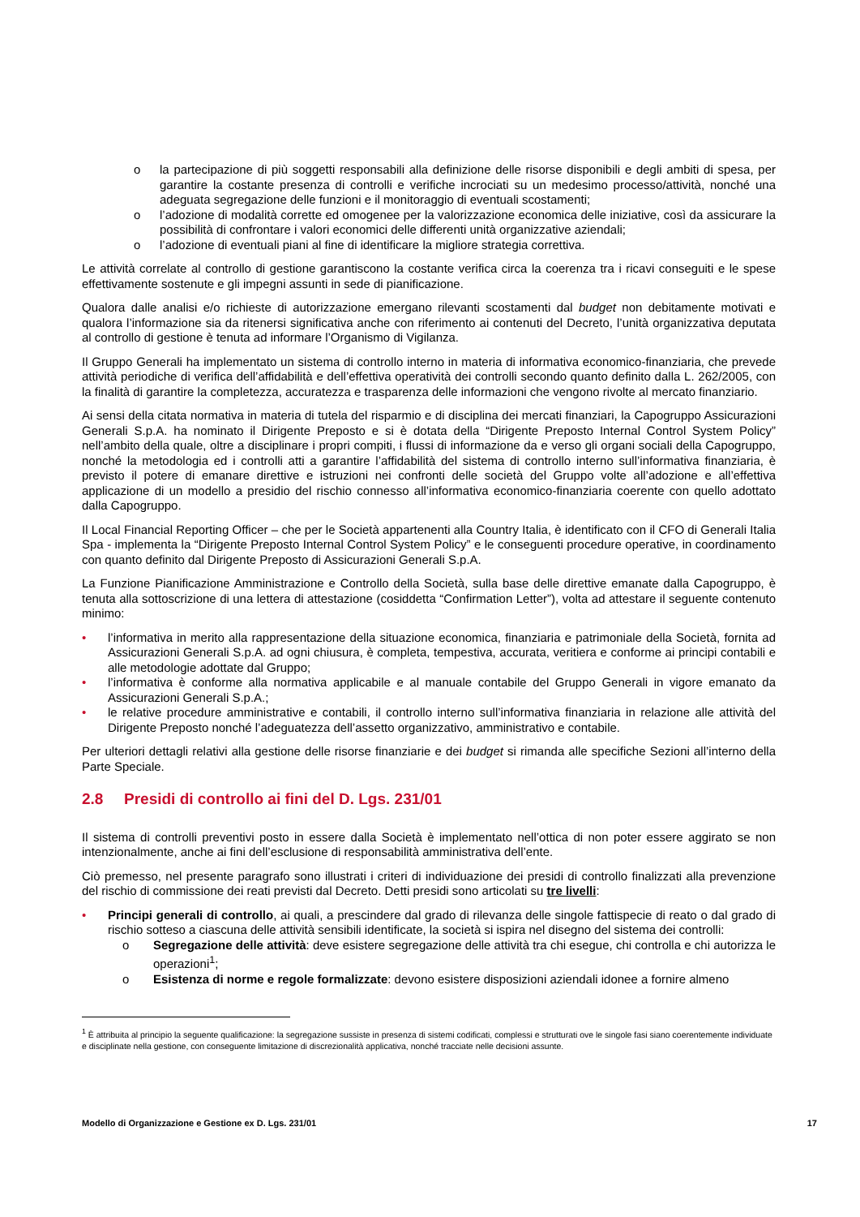o la partecipazione di più soggetti responsabili alla definizione delle risorse disponibili e degli ambiti di spesa, per garantire la costante presenza di controlli e verifiche incrociati su un medesimo processo/attività, nonché una adeguata segregazione delle funzioni e il monitoraggio di eventuali scostamenti;
o l’adozione di modalità corrette ed omogenee per la valorizzazione economica delle iniziative, così da assicurare la possibilità di confrontare i valori economici delle differenti unità organizzative aziendali;
o l’adozione di eventuali piani al fine di identificare la migliore strategia correttiva.
Le attività correlate al controllo di gestione garantiscono la costante verifica circa la coerenza tra i ricavi conseguiti e le spese effettivamente sostenute e gli impegni assunti in sede di pianificazione.
Qualora dalle analisi e/o richieste di autorizzazione emergano rilevanti scostamenti dal budget non debitamente motivati e qualora l’informazione sia da ritenersi significativa anche con riferimento ai contenuti del Decreto, l’unità organizzativa deputata al controllo di gestione è tenuta ad informare l’Organismo di Vigilanza.
Il Gruppo Generali ha implementato un sistema di controllo interno in materia di informativa economico-finanziaria, che prevede attività periodiche di verifica dell’affidabilità e dell’effettiva operatività dei controlli secondo quanto definito dalla L. 262/2005, con la finalità di garantire la completezza, accuratezza e trasparenza delle informazioni che vengono rivolte al mercato finanziario.
Ai sensi della citata normativa in materia di tutela del risparmio e di disciplina dei mercati finanziari, la Capogruppo Assicurazioni Generali S.p.A. ha nominato il Dirigente Preposto e si è dotata della “Dirigente Preposto Internal Control System Policy” nell’ambito della quale, oltre a disciplinare i propri compiti, i flussi di informazione da e verso gli organi sociali della Capogruppo, nonché la metodologia ed i controlli atti a garantire l’affidabilità del sistema di controllo interno sull’informativa finanziaria, è previsto il potere di emanare direttive e istruzioni nei confronti delle società del Gruppo volte all’adozione e all’effettiva applicazione di un modello a presidio del rischio connesso all’informativa economico-finanziaria coerente con quello adottato dalla Capogruppo.
Il Local Financial Reporting Officer – che per le Società appartenenti alla Country Italia, è identificato con il CFO di Generali Italia Spa - implementa la “Dirigente Preposto Internal Control System Policy” e le conseguenti procedure operative, in coordinamento con quanto definito dal Dirigente Preposto di Assicurazioni Generali S.p.A.
La Funzione Pianificazione Amministrazione e Controllo della Società, sulla base delle direttive emanate dalla Capogruppo, è tenuta alla sottoscrizione di una lettera di attestazione (cosiddetta “Confirmation Letter”), volta ad attestare il seguente contenuto minimo:
• l’informativa in merito alla rappresentazione della situazione economica, finanziaria e patrimoniale della Società, fornita ad Assicurazioni Generali S.p.A. ad ogni chiusura, è completa, tempestiva, accurata, veritiera e conforme ai principi contabili e alle metodologie adottate dal Gruppo;
• l’informativa è conforme alla normativa applicabile e al manuale contabile del Gruppo Generali in vigore emanato da Assicurazioni Generali S.p.A.;
• le relative procedure amministrative e contabili, il controllo interno sull’informativa finanziaria in relazione alle attività del Dirigente Preposto nonché l’adeguatezza dell’assetto organizzativo, amministrativo e contabile.
Per ulteriori dettagli relativi alla gestione delle risorse finanziarie e dei budget si rimanda alle specifiche Sezioni all’interno della Parte Speciale.
2.8 Presidi di controllo ai fini del D. Lgs. 231/01
Il sistema di controlli preventivi posto in essere dalla Società è implementato nell’ottica di non poter essere aggirato se non intenzionalmente, anche ai fini dell’esclusione di responsabilità amministrativa dell’ente.
Ciò premesso, nel presente paragrafo sono illustrati i criteri di individuazione dei presidi di controllo finalizzati alla prevenzione del rischio di commissione dei reati previsti dal Decreto. Detti presidi sono articolati su tre livelli:
• Principi generali di controllo, ai quali, a prescindere dal grado di rilevanza delle singole fattispecie di reato o dal grado di rischio sotteso a ciascuna delle attività sensibili identificate, la società si ispira nel disegno del sistema dei controlli:
o Segregazione delle attività: deve esistere segregazione delle attività tra chi esegue, chi controlla e chi autorizza le operazioni<sup>1</sup>;
o Esistenza di norme e regole formalizzate: devono esistere disposizioni aziendali idonee a fornire almeno
<sup>1</sup> È attribuita al principio la seguente qualificazione: la segregazione sussiste in presenza di sistemi codificati, complessi e strutturati ove le singole fasi siano coerentemente individuate e disciplinate nella gestione, con conseguente limitazione di discrezionalità applicativa, nonché tracciate nelle decisioni assunte.
Modello di Organizzazione e Gestione ex D. Lgs. 231/01 17